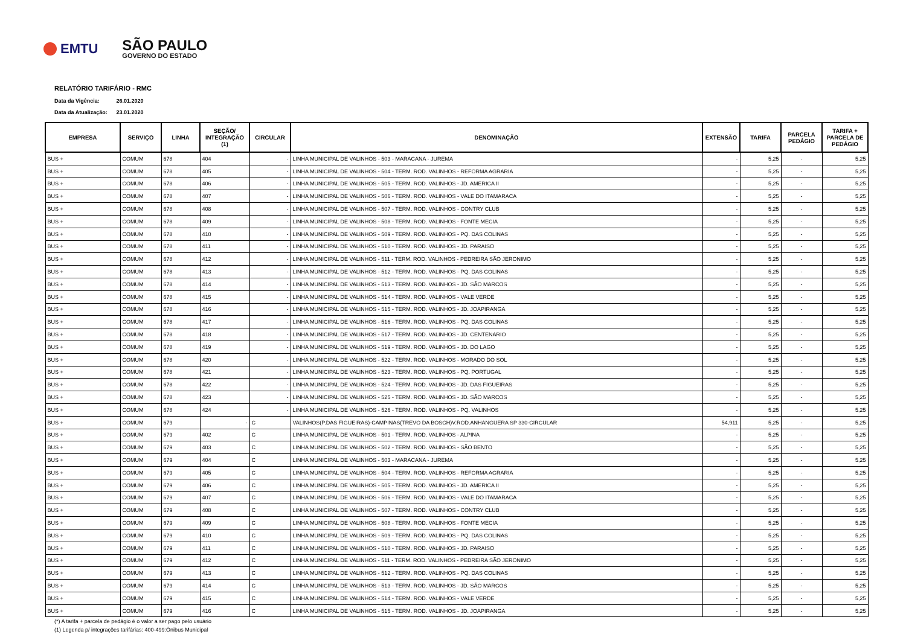EMTU
SÃO PAULO
GOVERNO DO ESTADO
RELATÓRIO TARIFÁRIO - RMC
Data da Vigência: 26.01.2020
Data da Atualização: 23.01.2020
| EMPRESA | SERVIÇO | LINHA | SEÇÃO/ INTEGRAÇÃO (1) | CIRCULAR | DENOMINAÇÃO | EXTENSÃO | TARIFA | PARCELA PEDÁGIO | TARIFA + PARCELA DE PEDÁGIO |
| --- | --- | --- | --- | --- | --- | --- | --- | --- | --- |
| BUS + | COMUM | 678 | 404 | - | LINHA MUNICIPAL DE VALINHOS - 503 - MARACANA - JUREMA | - | 5,25 | - | 5,25 |
| BUS + | COMUM | 678 | 405 | - | LINHA MUNICIPAL DE VALINHOS - 504 - TERM. ROD. VALINHOS - REFORMA AGRARIA | - | 5,25 | - | 5,25 |
| BUS + | COMUM | 678 | 406 | - | LINHA MUNICIPAL DE VALINHOS - 505 - TERM. ROD. VALINHOS - JD. AMERICA II | - | 5,25 | - | 5,25 |
| BUS + | COMUM | 678 | 407 | - | LINHA MUNICIPAL DE VALINHOS - 506 - TERM. ROD. VALINHOS - VALE DO ITAMARACA | - | 5,25 | - | 5,25 |
| BUS + | COMUM | 678 | 408 | - | LINHA MUNICIPAL DE VALINHOS - 507 - TERM. ROD. VALINHOS - CONTRY CLUB | - | 5,25 | - | 5,25 |
| BUS + | COMUM | 678 | 409 | - | LINHA MUNICIPAL DE VALINHOS - 508 - TERM. ROD. VALINHOS - FONTE MECIA | - | 5,25 | - | 5,25 |
| BUS + | COMUM | 678 | 410 | - | LINHA MUNICIPAL DE VALINHOS - 509 - TERM. ROD. VALINHOS - PQ. DAS COLINAS | - | 5,25 | - | 5,25 |
| BUS + | COMUM | 678 | 411 | - | LINHA MUNICIPAL DE VALINHOS - 510 - TERM. ROD. VALINHOS - JD. PARAISO | - | 5,25 | - | 5,25 |
| BUS + | COMUM | 678 | 412 | - | LINHA MUNICIPAL DE VALINHOS - 511 - TERM. ROD. VALINHOS - PEDREIRA SÃO JERONIMO | - | 5,25 | - | 5,25 |
| BUS + | COMUM | 678 | 413 | - | LINHA MUNICIPAL DE VALINHOS - 512 - TERM. ROD. VALINHOS - PQ. DAS COLINAS | - | 5,25 | - | 5,25 |
| BUS + | COMUM | 678 | 414 | - | LINHA MUNICIPAL DE VALINHOS - 513 - TERM. ROD. VALINHOS - JD. SÃO MARCOS | - | 5,25 | - | 5,25 |
| BUS + | COMUM | 678 | 415 | - | LINHA MUNICIPAL DE VALINHOS - 514 - TERM. ROD. VALINHOS - VALE VERDE | - | 5,25 | - | 5,25 |
| BUS + | COMUM | 678 | 416 | - | LINHA MUNICIPAL DE VALINHOS - 515 - TERM. ROD. VALINHOS - JD. JOAPIRANGA | - | 5,25 | - | 5,25 |
| BUS + | COMUM | 678 | 417 | - | LINHA MUNICIPAL DE VALINHOS - 516 - TERM. ROD. VALINHOS - PQ. DAS COLINAS | - | 5,25 | - | 5,25 |
| BUS + | COMUM | 678 | 418 | - | LINHA MUNICIPAL DE VALINHOS - 517 - TERM. ROD. VALINHOS - JD. CENTENARIO | - | 5,25 | - | 5,25 |
| BUS + | COMUM | 678 | 419 | - | LINHA MUNICIPAL DE VALINHOS - 519 - TERM. ROD. VALINHOS - JD. DO LAGO | - | 5,25 | - | 5,25 |
| BUS + | COMUM | 678 | 420 | - | LINHA MUNICIPAL DE VALINHOS - 522 - TERM. ROD. VALINHOS - MORADO DO SOL | - | 5,25 | - | 5,25 |
| BUS + | COMUM | 678 | 421 | - | LINHA MUNICIPAL DE VALINHOS - 523 - TERM. ROD. VALINHOS - PQ. PORTUGAL | - | 5,25 | - | 5,25 |
| BUS + | COMUM | 678 | 422 | - | LINHA MUNICIPAL DE VALINHOS - 524 - TERM. ROD. VALINHOS - JD. DAS FIGUEIRAS | - | 5,25 | - | 5,25 |
| BUS + | COMUM | 678 | 423 | - | LINHA MUNICIPAL DE VALINHOS - 525 - TERM. ROD. VALINHOS - JD. SÃO MARCOS | - | 5,25 | - | 5,25 |
| BUS + | COMUM | 678 | 424 | - | LINHA MUNICIPAL DE VALINHOS - 526 - TERM. ROD. VALINHOS - PQ. VALINHOS | - | 5,25 | - | 5,25 |
| BUS + | COMUM | 679 | - | C | VALINHOS(P.DAS FIGUEIRAS)-CAMPINAS(TREVO DA BOSCH)V.ROD.ANHANGUERA SP 330-CIRCULAR | 54,911 | 5,25 | - | 5,25 |
| BUS + | COMUM | 679 | 402 | C | LINHA MUNICIPAL DE VALINHOS - 501 - TERM. ROD. VALINHOS - ALPINA | - | 5,25 | - | 5,25 |
| BUS + | COMUM | 679 | 403 | C | LINHA MUNICIPAL DE VALINHOS - 502 - TERM. ROD. VALINHOS - SÃO BENTO | - | 5,25 | - | 5,25 |
| BUS + | COMUM | 679 | 404 | C | LINHA MUNICIPAL DE VALINHOS - 503 - MARACANA - JUREMA | - | 5,25 | - | 5,25 |
| BUS + | COMUM | 679 | 405 | C | LINHA MUNICIPAL DE VALINHOS - 504 - TERM. ROD. VALINHOS - REFORMA AGRARIA | - | 5,25 | - | 5,25 |
| BUS + | COMUM | 679 | 406 | C | LINHA MUNICIPAL DE VALINHOS - 505 - TERM. ROD. VALINHOS - JD. AMERICA II | - | 5,25 | - | 5,25 |
| BUS + | COMUM | 679 | 407 | C | LINHA MUNICIPAL DE VALINHOS - 506 - TERM. ROD. VALINHOS - VALE DO ITAMARACA | - | 5,25 | - | 5,25 |
| BUS + | COMUM | 679 | 408 | C | LINHA MUNICIPAL DE VALINHOS - 507 - TERM. ROD. VALINHOS - CONTRY CLUB | - | 5,25 | - | 5,25 |
| BUS + | COMUM | 679 | 409 | C | LINHA MUNICIPAL DE VALINHOS - 508 - TERM. ROD. VALINHOS - FONTE MECIA | - | 5,25 | - | 5,25 |
| BUS + | COMUM | 679 | 410 | C | LINHA MUNICIPAL DE VALINHOS - 509 - TERM. ROD. VALINHOS - PQ. DAS COLINAS | - | 5,25 | - | 5,25 |
| BUS + | COMUM | 679 | 411 | C | LINHA MUNICIPAL DE VALINHOS - 510 - TERM. ROD. VALINHOS - JD. PARAISO | - | 5,25 | - | 5,25 |
| BUS + | COMUM | 679 | 412 | C | LINHA MUNICIPAL DE VALINHOS - 511 - TERM. ROD. VALINHOS - PEDREIRA SÃO JERONIMO | - | 5,25 | - | 5,25 |
| BUS + | COMUM | 679 | 413 | C | LINHA MUNICIPAL DE VALINHOS - 512 - TERM. ROD. VALINHOS - PQ. DAS COLINAS | - | 5,25 | - | 5,25 |
| BUS + | COMUM | 679 | 414 | C | LINHA MUNICIPAL DE VALINHOS - 513 - TERM. ROD. VALINHOS - JD. SÃO MARCOS | - | 5,25 | - | 5,25 |
| BUS + | COMUM | 679 | 415 | C | LINHA MUNICIPAL DE VALINHOS - 514 - TERM. ROD. VALINHOS - VALE VERDE | - | 5,25 | - | 5,25 |
| BUS + | COMUM | 679 | 416 | C | LINHA MUNICIPAL DE VALINHOS - 515 - TERM. ROD. VALINHOS - JD. JOAPIRANGA | - | 5,25 | - | 5,25 |
(*) A tarifa + parcela de pedágio é o valor a ser pago pelo usuário
(1) Legenda p/ integrações tarifárias: 400-499:Ônibus Municipal